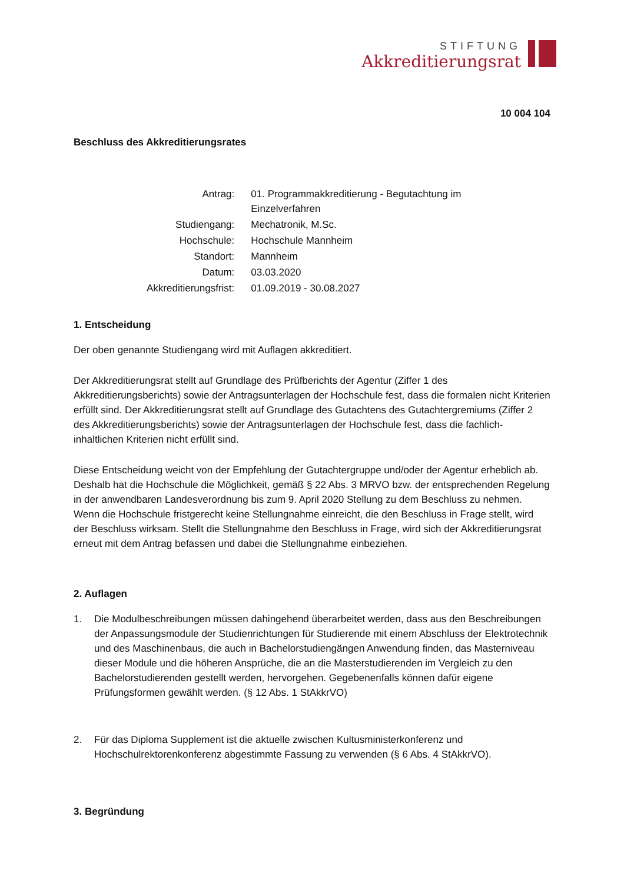STIFTUNG
Akkreditierungsrat
10 004 104
Beschluss des Akkreditierungsrates
| Antrag: | 01. Programmakkreditierung - Begutachtung im Einzelverfahren |
| Studiengang: | Mechatronik, M.Sc. |
| Hochschule: | Hochschule Mannheim |
| Standort: | Mannheim |
| Datum: | 03.03.2020 |
| Akkreditierungsfrist: | 01.09.2019 - 30.08.2027 |
1. Entscheidung
Der oben genannte Studiengang wird mit Auflagen akkreditiert.
Der Akkreditierungsrat stellt auf Grundlage des Prüfberichts der Agentur (Ziffer 1 des Akkreditierungsberichts) sowie der Antragsunterlagen der Hochschule fest, dass die formalen nicht Kriterien erfüllt sind. Der Akkreditierungsrat stellt auf Grundlage des Gutachtens des Gutachtergremiums (Ziffer 2 des Akkreditierungsberichts) sowie der Antragsunterlagen der Hochschule fest, dass die fachlich-inhaltlichen Kriterien nicht erfüllt sind.
Diese Entscheidung weicht von der Empfehlung der Gutachtergruppe und/oder der Agentur erheblich ab. Deshalb hat die Hochschule die Möglichkeit, gemäß § 22 Abs. 3 MRVO bzw. der entsprechenden Regelung in der anwendbaren Landesverordnung bis zum 9. April 2020 Stellung zu dem Beschluss zu nehmen. Wenn die Hochschule fristgerecht keine Stellungnahme einreicht, die den Beschluss in Frage stellt, wird der Beschluss wirksam. Stellt die Stellungnahme den Beschluss in Frage, wird sich der Akkreditierungsrat erneut mit dem Antrag befassen und dabei die Stellungnahme einbeziehen.
2. Auflagen
1. Die Modulbeschreibungen müssen dahingehend überarbeitet werden, dass aus den Beschreibungen der Anpassungsmodule der Studienrichtungen für Studierende mit einem Abschluss der Elektrotechnik und des Maschinenbaus, die auch in Bachelorstudiengängen Anwendung finden, das Masterniveau dieser Module und die höheren Ansprüche, die an die Masterstudierenden im Vergleich zu den Bachelorstudierenden gestellt werden, hervorgehen. Gegebenenfalls können dafür eigene Prüfungsformen gewählt werden. (§ 12 Abs. 1 StAkkrVO)
2. Für das Diploma Supplement ist die aktuelle zwischen Kultusministerkonferenz und Hochschulrektorenkonferenz abgestimmte Fassung zu verwenden (§ 6 Abs. 4 StAkkrVO).
3. Begründung